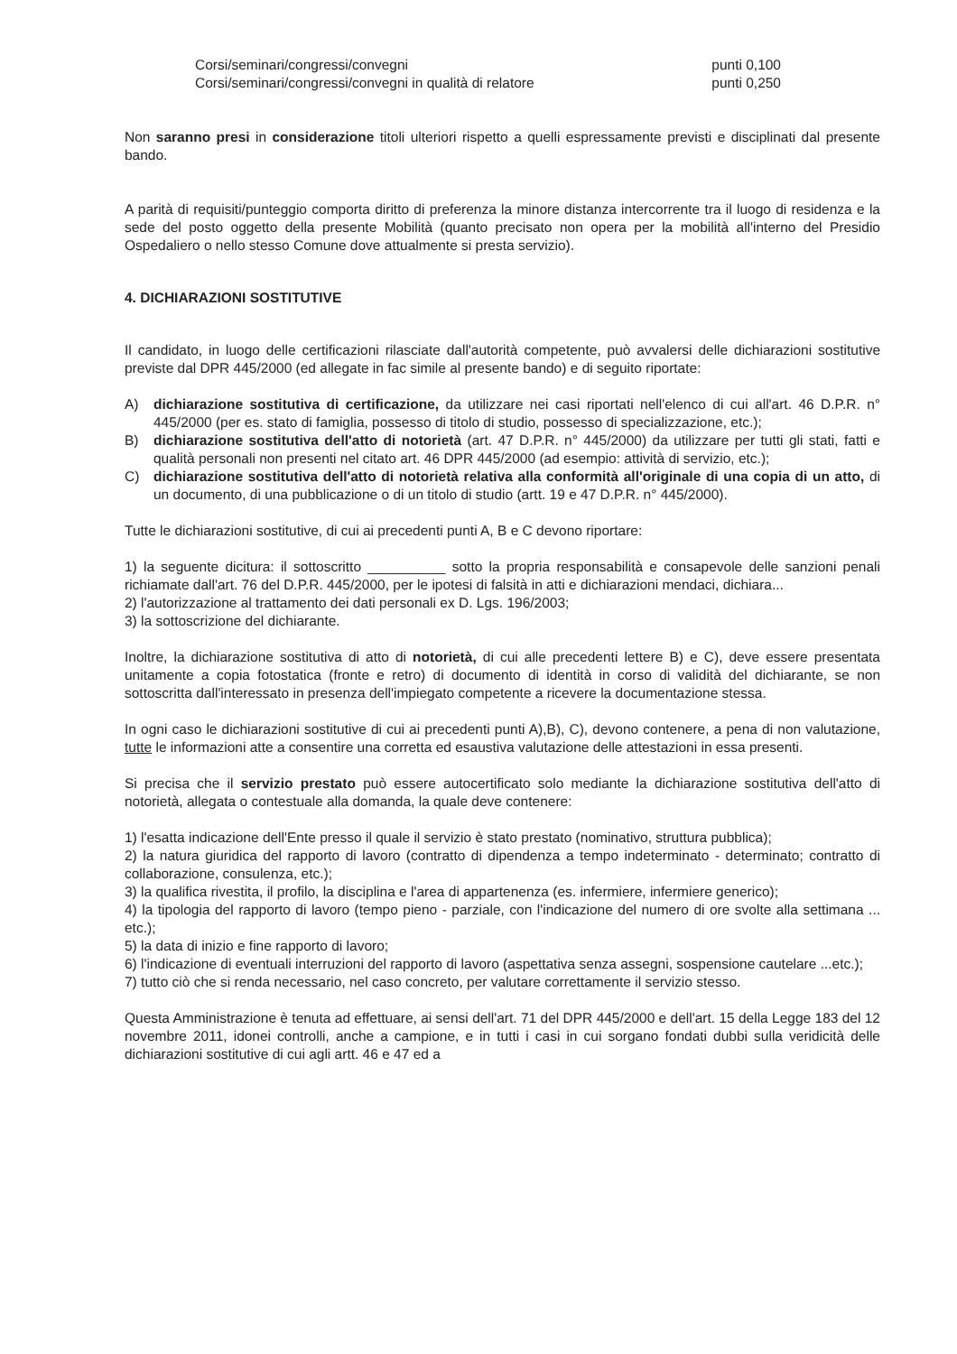Corsi/seminari/congressi/convegni punti 0,100
Corsi/seminari/congressi/convegni in qualità di relatore punti 0,250
Non saranno presi in considerazione titoli ulteriori rispetto a quelli espressamente previsti e disciplinati dal presente bando.
A parità di requisiti/punteggio comporta diritto di preferenza la minore distanza intercorrente tra il luogo di residenza e la sede del posto oggetto della presente Mobilità (quanto precisato non opera per la mobilità all'interno del Presidio Ospedaliero o nello stesso Comune dove attualmente si presta servizio).
4. DICHIARAZIONI SOSTITUTIVE
Il candidato, in luogo delle certificazioni rilasciate dall'autorità competente, può avvalersi delle dichiarazioni sostitutive previste dal DPR 445/2000 (ed allegate in fac simile al presente bando) e di seguito riportate:
A) dichiarazione sostitutiva di certificazione, da utilizzare nei casi riportati nell'elenco di cui all'art. 46 D.P.R. n° 445/2000 (per es. stato di famiglia, possesso di titolo di studio, possesso di specializzazione, etc.);
B) dichiarazione sostitutiva dell'atto di notorietà (art. 47 D.P.R. n° 445/2000) da utilizzare per tutti gli stati, fatti e qualità personali non presenti nel citato art. 46 DPR 445/2000 (ad esempio: attività di servizio, etc.);
C) dichiarazione sostitutiva dell'atto di notorietà relativa alla conformità all'originale di una copia di un atto, di un documento, di una pubblicazione o di un titolo di studio (artt. 19 e 47 D.P.R. n° 445/2000).
Tutte le dichiarazioni sostitutive, di cui ai precedenti punti A, B e C devono riportare:
1) la seguente dicitura: il sottoscritto __________ sotto la propria responsabilità e consapevole delle sanzioni penali richiamate dall'art. 76 del D.P.R. 445/2000, per le ipotesi di falsità in atti e dichiarazioni mendaci, dichiara...
2) l'autorizzazione al trattamento dei dati personali ex D. Lgs. 196/2003;
3) la sottoscrizione del dichiarante.
Inoltre, la dichiarazione sostitutiva di atto di notorietà, di cui alle precedenti lettere B) e C), deve essere presentata unitamente a copia fotostatica (fronte e retro) di documento di identità in corso di validità del dichiarante, se non sottoscritta dall'interessato in presenza dell'impiegato competente a ricevere la documentazione stessa.
In ogni caso le dichiarazioni sostitutive di cui ai precedenti punti A),B), C), devono contenere, a pena di non valutazione, tutte le informazioni atte a consentire una corretta ed esaustiva valutazione delle attestazioni in essa presenti.
Si precisa che il servizio prestato può essere autocertificato solo mediante la dichiarazione sostitutiva dell'atto di notorietà, allegata o contestuale alla domanda, la quale deve contenere:
1) l'esatta indicazione dell'Ente presso il quale il servizio è stato prestato (nominativo, struttura pubblica);
2) la natura giuridica del rapporto di lavoro (contratto di dipendenza a tempo indeterminato - determinato; contratto di collaborazione, consulenza, etc.);
3) la qualifica rivestita, il profilo, la disciplina e l'area di appartenenza (es. infermiere, infermiere generico);
4) la tipologia del rapporto di lavoro (tempo pieno - parziale, con l'indicazione del numero di ore svolte alla settimana ... etc.);
5) la data di inizio e fine rapporto di lavoro;
6) l'indicazione di eventuali interruzioni del rapporto di lavoro (aspettativa senza assegni, sospensione cautelare ...etc.);
7) tutto ciò che si renda necessario, nel caso concreto, per valutare correttamente il servizio stesso.
Questa Amministrazione è tenuta ad effettuare, ai sensi dell'art. 71 del DPR 445/2000 e dell'art. 15 della Legge 183 del 12 novembre 2011, idonei controlli, anche a campione, e in tutti i casi in cui sorgano fondati dubbi sulla veridicità delle dichiarazioni sostitutive di cui agli artt. 46 e 47 ed a